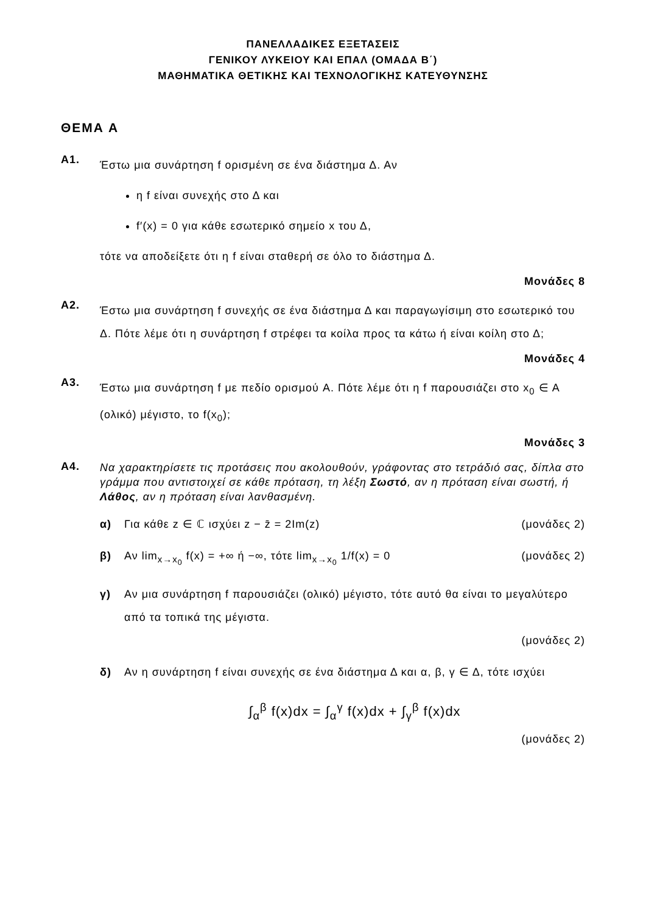ΠΑΝΕΛΛΑΔΙΚΕΣ ΕΞΕΤΑΣΕΙΣ
ΓΕΝΙΚΟΥ ΛΥΚΕΙΟΥ ΚΑΙ ΕΠΑΛ (ΟΜΑΔΑ Β΄)
ΜΑΘΗΜΑΤΙΚΑ ΘΕΤΙΚΗΣ ΚΑΙ ΤΕΧΝΟΛΟΓΙΚΗΣ ΚΑΤΕΥΘΥΝΣΗΣ
ΘΕΜΑ Α
Α1.
Έστω μια συνάρτηση f ορισμένη σε ένα διάστημα Δ. Αν
η f είναι συνεχής στο Δ και
f′(x) = 0 για κάθε εσωτερικό σημείο x του Δ,
τότε να αποδείξετε ότι η f είναι σταθερή σε όλο το διάστημα Δ.
Μονάδες 8
Α2.
Έστω μια συνάρτηση f συνεχής σε ένα διάστημα Δ και παραγωγίσιμη στο εσωτερικό του Δ. Πότε λέμε ότι η συνάρτηση f στρέφει τα κοίλα προς τα κάτω ή είναι κοίλη στο Δ;
Μονάδες 4
Α3.
Έστω μια συνάρτηση f με πεδίο ορισμού A. Πότε λέμε ότι η f παρουσιάζει στο x<sub>0</sub> ∈ A (ολικό) μέγιστο, το f(x<sub>0</sub>);
Μονάδες 3
Α4.
Να χαρακτηρίσετε τις προτάσεις που ακολουθούν, γράφοντας στο τετράδιό σας, δίπλα στο γράμμα που αντιστοιχεί σε κάθε πρόταση, τη λέξη Σωστό, αν η πρόταση είναι σωστή, ή Λάθος, αν η πρόταση είναι λανθασμένη.
α)
Για κάθε z ∈ ℂ ισχύει z − z̄ = 2Im(z) (μονάδες 2)
β)
Αν lim<sub>x→x<sub>0</sub></sub> f(x) = +∞ ή −∞, τότε lim<sub>x→x<sub>0</sub></sub> 1/f(x) = 0 (μονάδες 2)
γ)
Αν μια συνάρτηση f παρουσιάζει (ολικό) μέγιστο, τότε αυτό θα είναι το μεγαλύτερο από τα τοπικά της μέγιστα.
(μονάδες 2)
δ)
Αν η συνάρτηση f είναι συνεχής σε ένα διάστημα Δ και α, β, γ ∈ Δ, τότε ισχύει
∫<sub>α</sub><sup>β</sup> f(x)dx = ∫<sub>α</sub><sup>γ</sup> f(x)dx + ∫<sub>γ</sub><sup>β</sup> f(x)dx
(μονάδες 2)